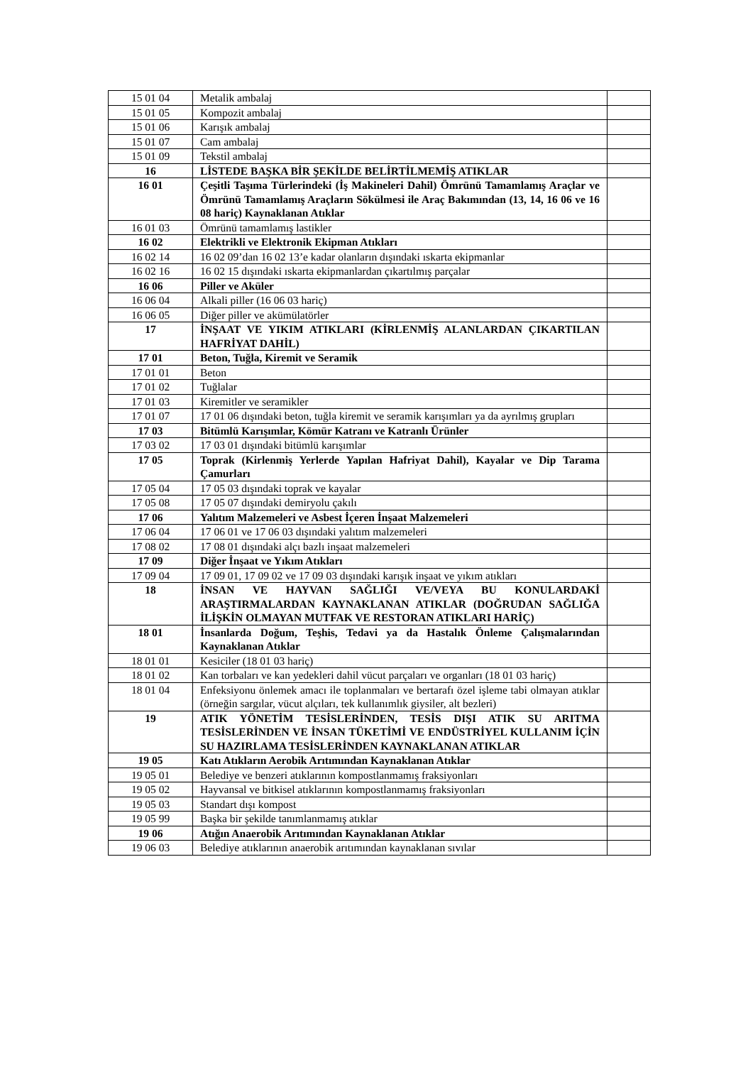| 15 01 04 | Metalik ambalaj | |
| 15 01 05 | Kompozit ambalaj | |
| 15 01 06 | Karışık ambalaj | |
| 15 01 07 | Cam ambalaj | |
| 15 01 09 | Tekstil ambalaj | |
| 16 | LİSTEDE BAŞKA BİR ŞEKİLDE BELİRTİLMEMİŞ ATIKLAR | |
| 16 01 | Çeşitli Taşıma Türlerindeki (İş Makineleri Dahil) Ömrünü Tamamlamış Araçlar ve Ömrünü Tamamlamış Araçların Sökülmesi ile Araç Bakımından (13, 14, 16 06 ve 16 08 hariç) Kaynaklanan Atıklar | |
| 16 01 03 | Ömrünü tamamlamış lastikler | |
| 16 02 | Elektrikli ve Elektronik Ekipman Atıkları | |
| 16 02 14 | 16 02 09’dan 16 02 13’e kadar olanların dışındaki ıskarta ekipmanlar | |
| 16 02 16 | 16 02 15 dışındaki ıskarta ekipmanlardan çıkartılmış parçalar | |
| 16 06 | Piller ve Aküler | |
| 16 06 04 | Alkali piller (16 06 03 hariç) | |
| 16 06 05 | Diğer piller ve akümülatörler | |
| 17 | İNŞAAT VE YIKIM ATIKLARI (KİRLENMİŞ ALANLARDAN ÇIKARTILAN HAFRİYAT DAHİL) | |
| 17 01 | Beton, Tuğla, Kiremit ve Seramik | |
| 17 01 01 | Beton | |
| 17 01 02 | Tuğlalar | |
| 17 01 03 | Kiremitler ve seramikler | |
| 17 01 07 | 17 01 06 dışındaki beton, tuğla kiremit ve seramik karışımları ya da ayrılmış grupları | |
| 17 03 | Bitümlü Karışımlar, Kömür Katranı ve Katranlı Ürünler | |
| 17 03 02 | 17 03 01 dışındaki bitümlü karışımlar | |
| 17 05 | Toprak (Kirlenmiş Yerlerde Yapılan Hafriyat Dahil), Kayalar ve Dip Tarama Çamurları | |
| 17 05 04 | 17 05 03 dışındaki toprak ve kayalar | |
| 17 05 08 | 17 05 07 dışındaki demiryolu çakılı | |
| 17 06 | Yalıtım Malzemeleri ve Asbest İçeren İnşaat Malzemeleri | |
| 17 06 04 | 17 06 01 ve 17 06 03 dışındaki yalıtım malzemeleri | |
| 17 08 02 | 17 08 01 dışındaki alçı bazlı inşaat malzemeleri | |
| 17 09 | Diğer İnşaat ve Yıkım Atıkları | |
| 17 09 04 | 17 09 01, 17 09 02 ve 17 09 03 dışındaki karışık inşaat ve yıkım atıkları | |
| 18 | İNSAN VE HAYVAN SAĞLIĞI VE/VEYA BU KONULARDAKİ ARAŞTIRMALARDAN KAYNAKLANAN ATIKLAR (DOĞRUDAN SAĞLIĞA İLİŞKİN OLMAYAN MUTFAK VE RESTORAN ATIKLARI HARİÇ) | |
| 18 01 | İnsanlarda Doğum, Teşhis, Tedavi ya da Hastalık Önleme Çalışmalarından Kaynaklanan Atıklar | |
| 18 01 01 | Kesiciler (18 01 03 hariç) | |
| 18 01 02 | Kan torbaları ve kan yedekleri dahil vücut parçaları ve organları (18 01 03 hariç) | |
| 18 01 04 | Enfeksiyonu önlemek amacı ile toplanmaları ve bertarafı özel işleme tabi olmayan atıklar (örneğin sargılar, vücut alçıları, tek kullanımlık giysiler, alt bezleri) | |
| 19 | ATIK YÖNETİM TESİSLERİNDEN, TESİS DIŞI ATIK SU ARITMA TESİSLERİNDEN VE İNSAN TÜKETİMİ VE ENDÜSTRİYEL KULLANIM İÇİN SU HAZIRLAMA TESİSLERİNDEN KAYNAKLANAN ATIKLAR | |
| 19 05 | Katı Atıkların Aerobik Arıtımından Kaynaklanan Atıklar | |
| 19 05 01 | Belediye ve benzeri atıklarının kompostlanmamış fraksiyonları | |
| 19 05 02 | Hayvansal ve bitkisel atıklarının kompostlanmamış fraksiyonları | |
| 19 05 03 | Standart dışı kompost | |
| 19 05 99 | Başka bir şekilde tanımlanmamış atıklar | |
| 19 06 | Atığın Anaerobik Arıtımından Kaynaklanan Atıklar | |
| 19 06 03 | Belediye atıklarının anaerobik arıtımından kaynaklanan sıvılar | |